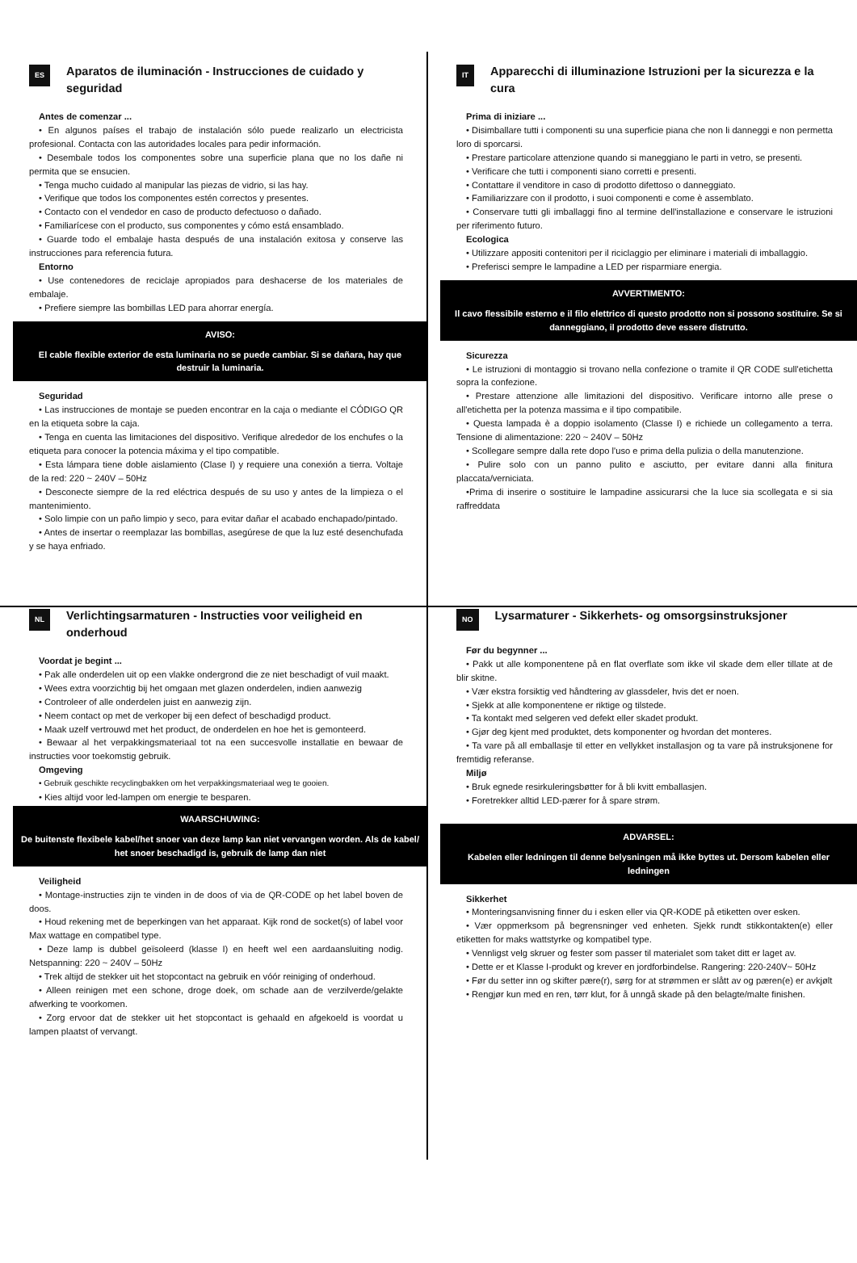ES
Aparatos de iluminación - Instrucciones de cuidado y seguridad
Antes de comenzar ...
• En algunos países el trabajo de instalación sólo puede realizarlo un electricista profesional. Contacta con las autoridades locales para pedir información.
• Desembale todos los componentes sobre una superficie plana que no los dañe ni permita que se ensucien.
• Tenga mucho cuidado al manipular las piezas de vidrio, si las hay.
• Verifique que todos los componentes estén correctos y presentes.
• Contacto con el vendedor en caso de producto defectuoso o dañado.
• Familiarícese con el producto, sus componentes y cómo está ensamblado.
• Guarde todo el embalaje hasta después de una instalación exitosa y conserve las instrucciones para referencia futura.
Entorno
• Use contenedores de reciclaje apropiados para deshacerse de los materiales de embalaje.
• Prefiere siempre las bombillas LED para ahorrar energía.
AVISO:
El cable flexible exterior de esta luminaria no se puede cambiar. Si se dañara, hay que destruir la luminaria.
Seguridad
• Las instrucciones de montaje se pueden encontrar en la caja o mediante el CÓDIGO QR en la etiqueta sobre la caja.
• Tenga en cuenta las limitaciones del dispositivo. Verifique alrededor de los enchufes o la etiqueta para conocer la potencia máxima y el tipo compatible.
• Esta lámpara tiene doble aislamiento (Clase I) y requiere una conexión a tierra. Voltaje de la red: 220 ~ 240V – 50Hz
• Desconecte siempre de la red eléctrica después de su uso y antes de la limpieza o el mantenimiento.
• Solo limpie con un paño limpio y seco, para evitar dañar el acabado enchapado/pintado.
• Antes de insertar o reemplazar las bombillas, asegúrese de que la luz esté desenchufada y se haya enfriado.
IT
Apparecchi di illuminazione Istruzioni per la sicurezza e la cura
Prima di iniziare ...
• Disimballare tutti i componenti su una superficie piana che non li danneggi e non permetta loro di sporcarsi.
• Prestare particolare attenzione quando si maneggiano le parti in vetro, se presenti.
• Verificare che tutti i componenti siano corretti e presenti.
• Contattare il venditore in caso di prodotto difettoso o danneggiato.
• Familiarizzare con il prodotto, i suoi componenti e come è assemblato.
• Conservare tutti gli imballaggi fino al termine dell'installazione e conservare le istruzioni per riferimento futuro.
Ecologica
• Utilizzare appositi contenitori per il riciclaggio per eliminare i materiali di imballaggio.
• Preferisci sempre le lampadine a LED per risparmiare energia.
AVVERTIMENTO:
Il cavo flessibile esterno e il filo elettrico di questo prodotto non si possono sostituire. Se si danneggiano, il prodotto deve essere distrutto.
Sicurezza
• Le istruzioni di montaggio si trovano nella confezione o tramite il QR CODE sull'etichetta sopra la confezione.
• Prestare attenzione alle limitazioni del dispositivo. Verificare intorno alle prese o all'etichetta per la potenza massima e il tipo compatibile.
• Questa lampada è a doppio isolamento (Classe I) e richiede un collegamento a terra. Tensione di alimentazione: 220 ~ 240V – 50Hz
• Scollegare sempre dalla rete dopo l'uso e prima della pulizia o della manutenzione.
• Pulire solo con un panno pulito e asciutto, per evitare danni alla finitura placcata/verniciata.
•Prima di inserire o sostituire le lampadine assicurarsi che la luce sia scollegata e si sia raffreddata
NL
Verlichtingsarmaturen - Instructies voor veiligheid en onderhoud
Voordat je begint ...
• Pak alle onderdelen uit op een vlakke ondergrond die ze niet beschadigt of vuil maakt.
• Wees extra voorzichtig bij het omgaan met glazen onderdelen, indien aanwezig
• Controleer of alle onderdelen juist en aanwezig zijn.
• Neem contact op met de verkoper bij een defect of beschadigd product.
• Maak uzelf vertrouwd met het product, de onderdelen en hoe het is gemonteerd.
• Bewaar al het verpakkingsmateriaal tot na een succesvolle installatie en bewaar de instructies voor toekomstig gebruik.
Omgeving
• Gebruik geschikte recyclingbakken om het verpakkingsmateriaal weg te gooien.
• Kies altijd voor led-lampen om energie te besparen.
WAARSCHUWING:
De buitenste flexibele kabel/het snoer van deze lamp kan niet vervangen worden. Als de kabel/ het snoer beschadigd is, gebruik de lamp dan niet
Veiligheid
• Montage-instructies zijn te vinden in de doos of via de QR-CODE op het label boven de doos.
• Houd rekening met de beperkingen van het apparaat. Kijk rond de socket(s) of label voor Max wattage en compatibel type.
• Deze lamp is dubbel geïsoleerd (klasse I) en heeft wel een aardaansluiting nodig. Netspanning: 220 ~ 240V – 50Hz
• Trek altijd de stekker uit het stopcontact na gebruik en vóór reiniging of onderhoud.
• Alleen reinigen met een schone, droge doek, om schade aan de verzilverde/gelakte afwerking te voorkomen.
• Zorg ervoor dat de stekker uit het stopcontact is gehaald en afgekoeld is voordat u lampen plaatst of vervangt.
NO
Lysarmaturer - Sikkerhets- og omsorgsinstruksjoner
Før du begynner ...
• Pakk ut alle komponentene på en flat overflate som ikke vil skade dem eller tillate at de blir skitne.
• Vær ekstra forsiktig ved håndtering av glassdeler, hvis det er noen.
• Sjekk at alle komponentene er riktige og tilstede.
• Ta kontakt med selgeren ved defekt eller skadet produkt.
• Gjør deg kjent med produktet, dets komponenter og hvordan det monteres.
• Ta vare på all emballasje til etter en vellykket installasjon og ta vare på instruksjonene for fremtidig referanse.
Miljø
• Bruk egnede resirkuleringsbøtter for å bli kvitt emballasjen.
• Foretrekker alltid LED-pærer for å spare strøm.
ADVARSEL:
Kabelen eller ledningen til denne belysningen må ikke byttes ut. Dersom kabelen eller ledningen
Sikkerhet
• Monteringsanvisning finner du i esken eller via QR-KODE på etiketten over esken.
• Vær oppmerksom på begrensninger ved enheten. Sjekk rundt stikkontakten(e) eller etiketten for maks wattstyrke og kompatibel type.
• Vennligst velg skruer og fester som passer til materialet som taket ditt er laget av.
• Dette er et Klasse I-produkt og krever en jordforbindelse. Rangering: 220-240V~ 50Hz
• Før du setter inn og skifter pære(r), sørg for at strømmen er slått av og pæren(e) er avkjølt
• Rengjør kun med en ren, tørr klut, for å unngå skade på den belagte/malte finishen.